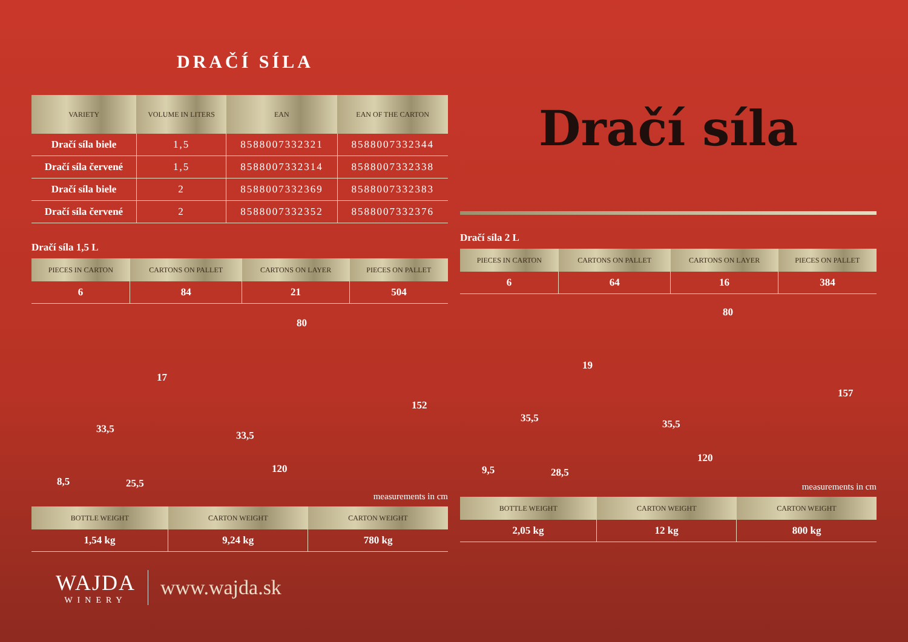DRAČÍ SÍLA
| VARIETY | VOLUME IN LITERS | EAN | EAN OF THE CARTON |
| --- | --- | --- | --- |
| Dračí síla biele | 1,5 | 8588007332321 | 8588007332344 |
| Dračí síla červené | 1,5 | 8588007332314 | 8588007332338 |
| Dračí síla biele | 2 | 8588007332369 | 8588007332383 |
| Dračí síla červené | 2 | 8588007332352 | 8588007332376 |
Dračí síla 1,5 L
| PIECES IN CARTON | CARTONS ON PALLET | CARTONS ON LAYER | PIECES ON PALLET |
| --- | --- | --- | --- |
| 6 | 84 | 21 | 504 |
80
17
152
33,5
33,5
120
8,5 25,5
measurements in cm
| BOTTLE WEIGHT | CARTON WEIGHT | CARTON WEIGHT |
| --- | --- | --- |
| 1,54 kg | 9,24 kg | 780 kg |
WAJDA
WINERY
www.wajda.sk
Dračí síla
Dračí síla 2 L
| PIECES IN CARTON | CARTONS ON PALLET | CARTONS ON LAYER | PIECES ON PALLET |
| --- | --- | --- | --- |
| 6 | 64 | 16 | 384 |
80
19
157
35,5 35,5
120
9,5 28,5
measurements in cm
| BOTTLE WEIGHT | CARTON WEIGHT | CARTON WEIGHT |
| --- | --- | --- |
| 2,05 kg | 12 kg | 800 kg |